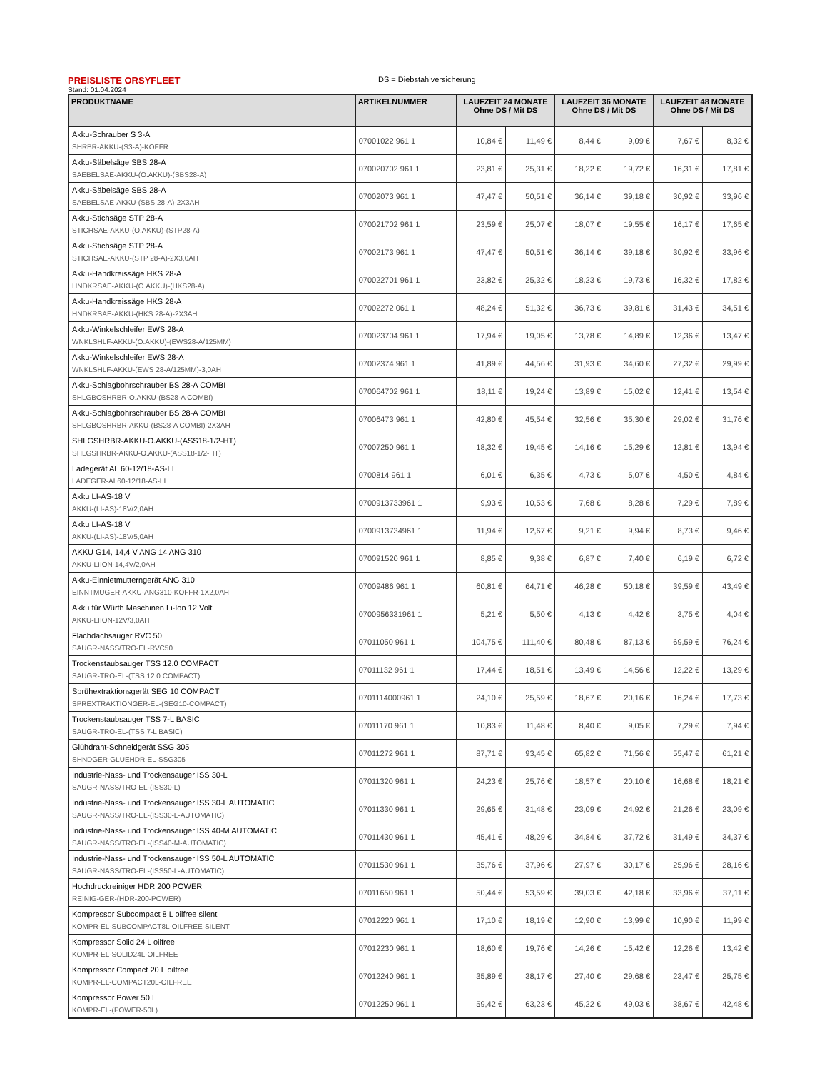PREISLISTE ORSYFLEET
DS = Diebstahlversicherung
Stand: 01.04.2024
| PRODUKTNAME | ARTIKELNUMMER | LAUFZEIT 24 MONATE Ohne DS / Mit DS | | LAUFZEIT 36 MONATE Ohne DS / Mit DS | | LAUFZEIT 48 MONATE Ohne DS / Mit DS | |
| --- | --- | --- | --- | --- | --- | --- | --- |
| Akku-Schrauber S 3-A SHRBR-AKKU-(S3-A)-KOFFR | 07001022 961 1 | 10,84 € | 11,49 € | 8,44 € | 9,09 € | 7,67 € | 8,32 € |
| Akku-Säbelsäge SBS 28-A SAEBELSAE-AKKU-(O.AKKU)-(SBS28-A) | 070020702 961 1 | 23,81 € | 25,31 € | 18,22 € | 19,72 € | 16,31 € | 17,81 € |
| Akku-Säbelsäge SBS 28-A SAEBELSAE-AKKU-(SBS 28-A)-2X3AH | 07002073 961 1 | 47,47 € | 50,51 € | 36,14 € | 39,18 € | 30,92 € | 33,96 € |
| Akku-Stichsäge STP 28-A STICHSAE-AKKU-(O.AKKU)-(STP28-A) | 070021702 961 1 | 23,59 € | 25,07 € | 18,07 € | 19,55 € | 16,17 € | 17,65 € |
| Akku-Stichsäge STP 28-A STICHSAE-AKKU-(STP 28-A)-2X3,0AH | 07002173 961 1 | 47,47 € | 50,51 € | 36,14 € | 39,18 € | 30,92 € | 33,96 € |
| Akku-Handkreissäge HKS 28-A HNDKRSAE-AKKU-(O.AKKU)-(HKS28-A) | 070022701 961 1 | 23,82 € | 25,32 € | 18,23 € | 19,73 € | 16,32 € | 17,82 € |
| Akku-Handkreissäge HKS 28-A HNDKRSAE-AKKU-(HKS 28-A)-2X3AH | 07002272 061 1 | 48,24 € | 51,32 € | 36,73 € | 39,81 € | 31,43 € | 34,51 € |
| Akku-Winkelschleifer EWS 28-A WNKLSHLF-AKKU-(O.AKKU)-(EWS28-A/125MM) | 070023704 961 1 | 17,94 € | 19,05 € | 13,78 € | 14,89 € | 12,36 € | 13,47 € |
| Akku-Winkelschleifer EWS 28-A WNKLSHLF-AKKU-(EWS 28-A/125MM)-3,0AH | 07002374 961 1 | 41,89 € | 44,56 € | 31,93 € | 34,60 € | 27,32 € | 29,99 € |
| Akku-Schlagbohrschrauber BS 28-A COMBI SHLGBOSHRBR-O.AKKU-(BS28-A COMBI) | 070064702 961 1 | 18,11 € | 19,24 € | 13,89 € | 15,02 € | 12,41 € | 13,54 € |
| Akku-Schlagbohrschrauber BS 28-A COMBI SHLGBOSHRBR-AKKU-(BS28-A COMBI)-2X3AH | 07006473 961 1 | 42,80 € | 45,54 € | 32,56 € | 35,30 € | 29,02 € | 31,76 € |
| SHLGSHRBR-AKKU-O.AKKU-(ASS18-1/2-HT) SHLGSHRBR-AKKU-O.AKKU-(ASS18-1/2-HT) | 07007250 961 1 | 18,32 € | 19,45 € | 14,16 € | 15,29 € | 12,81 € | 13,94 € |
| Ladegerät AL 60-12/18-AS-LI LADEGER-AL60-12/18-AS-LI | 0700814 961 1 | 6,01 € | 6,35 € | 4,73 € | 5,07 € | 4,50 € | 4,84 € |
| Akku LI-AS-18 V AKKU-(LI-AS)-18V/2,0AH | 0700913733961 1 | 9,93 € | 10,53 € | 7,68 € | 8,28 € | 7,29 € | 7,89 € |
| Akku LI-AS-18 V AKKU-(LI-AS)-18V/5,0AH | 0700913734961 1 | 11,94 € | 12,67 € | 9,21 € | 9,94 € | 8,73 € | 9,46 € |
| AKKU G14, 14,4 V ANG 14 ANG 310 AKKU-LIION-14,4V/2,0AH | 070091520 961 1 | 8,85 € | 9,38 € | 6,87 € | 7,40 € | 6,19 € | 6,72 € |
| Akku-Einnietmuttern­gerät ANG 310 EINNTMUGER-AKKU-ANG310-KOFFR-1X2,0AH | 07009486 961 1 | 60,81 € | 64,71 € | 46,28 € | 50,18 € | 39,59 € | 43,49 € |
| Akku für Würth Maschinen Li-Ion 12 Volt AKKU-LIION-12V/3,0AH | 0700956331961 1 | 5,21 € | 5,50 € | 4,13 € | 4,42 € | 3,75 € | 4,04 € |
| Flachdachsauger RVC 50 SAUGR-NASS/TRO-EL-RVC50 | 07011050 961 1 | 104,75 € | 111,40 € | 80,48 € | 87,13 € | 69,59 € | 76,24 € |
| Trockenstaubsauger TSS 12.0 COMPACT SAUGR-TRO-EL-(TSS 12.0 COMPACT) | 07011132 961 1 | 17,44 € | 18,51 € | 13,49 € | 14,56 € | 12,22 € | 13,29 € |
| Sprühextraktionsgerät SEG 10 COMPACT SPREXTRAKTIONGER-EL-(SEG10-COMPACT) | 0701114000961 1 | 24,10 € | 25,59 € | 18,67 € | 20,16 € | 16,24 € | 17,73 € |
| Trockenstaubsauger TSS 7-L BASIC SAUGR-TRO-EL-(TSS 7-L BASIC) | 07011170 961 1 | 10,83 € | 11,48 € | 8,40 € | 9,05 € | 7,29 € | 7,94 € |
| Glühdraht-Schneidgerät SSG 305 SHNDGER-GLUEHDR-EL-SSG305 | 07011272 961 1 | 87,71 € | 93,45 € | 65,82 € | 71,56 € | 55,47 € | 61,21 € |
| Industrie-Nass- und Trockensauger ISS 30-L SAUGR-NASS/TRO-EL-(ISS30-L) | 07011320 961 1 | 24,23 € | 25,76 € | 18,57 € | 20,10 € | 16,68 € | 18,21 € |
| Industrie-Nass- und Trockensauger ISS 30-L AUTOMATIC SAUGR-NASS/TRO-EL-(ISS30-L-AUTOMATIC) | 07011330 961 1 | 29,65 € | 31,48 € | 23,09 € | 24,92 € | 21,26 € | 23,09 € |
| Industrie-Nass- und Trockensauger ISS 40-M AUTOMATIC SAUGR-NASS/TRO-EL-(ISS40-M-AUTOMATIC) | 07011430 961 1 | 45,41 € | 48,29 € | 34,84 € | 37,72 € | 31,49 € | 34,37 € |
| Industrie-Nass- und Trockensauger ISS 50-L AUTOMATIC SAUGR-NASS/TRO-EL-(ISS50-L-AUTOMATIC) | 07011530 961 1 | 35,76 € | 37,96 € | 27,97 € | 30,17 € | 25,96 € | 28,16 € |
| Hochdruckreiniger HDR 200 POWER REINIG-GER-(HDR-200-POWER) | 07011650 961 1 | 50,44 € | 53,59 € | 39,03 € | 42,18 € | 33,96 € | 37,11 € |
| Kompressor Subcompact 8 L oilfree silent KOMPR-EL-SUBCOMPACT8L-OILFREE-SILENT | 07012220 961 1 | 17,10 € | 18,19 € | 12,90 € | 13,99 € | 10,90 € | 11,99 € |
| Kompressor Solid 24 L oilfree KOMPR-EL-SOLID24L-OILFREE | 07012230 961 1 | 18,60 € | 19,76 € | 14,26 € | 15,42 € | 12,26 € | 13,42 € |
| Kompressor Compact 20 L oilfree KOMPR-EL-COMPACT20L-OILFREE | 07012240 961 1 | 35,89 € | 38,17 € | 27,40 € | 29,68 € | 23,47 € | 25,75 € |
| Kompressor Power 50 L KOMPR-EL-(POWER-50L) | 07012250 961 1 | 59,42 € | 63,23 € | 45,22 € | 49,03 € | 38,67 € | 42,48 € |